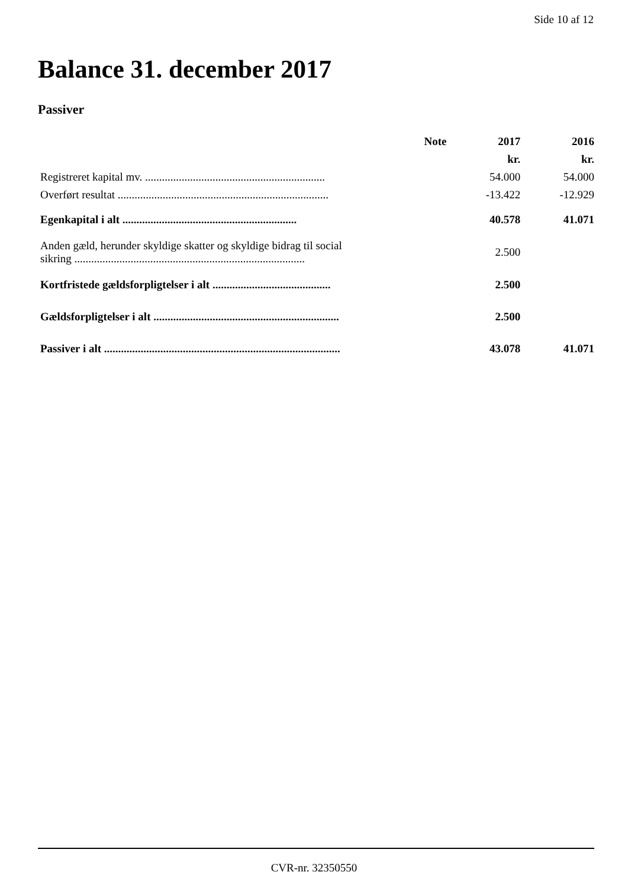Side 10 af 12
Balance 31. december 2017
Passiver
| | Note | 2017 | 2016 |
| --- | --- | --- | --- |
| | | kr. | kr. |
| Registreret kapital mv. ................................................................ | | 54.000 | 54.000 |
| Overført resultat ........................................................................... | | -13.422 | -12.929 |
| Egenkapital i alt .............................................................. | | 40.578 | 41.071 |
| Anden gæld, herunder skyldige skatter og skyldige bidrag til social sikring .................................................................................. | | 2.500 | |
| Kortfristede gældsforpligtelser i alt .......................................... | | 2.500 | |
| Gældsforpligtelser i alt .................................................................. | | 2.500 | |
| Passiver i alt .................................................................................... | | 43.078 | 41.071 |
CVR-nr. 32350550